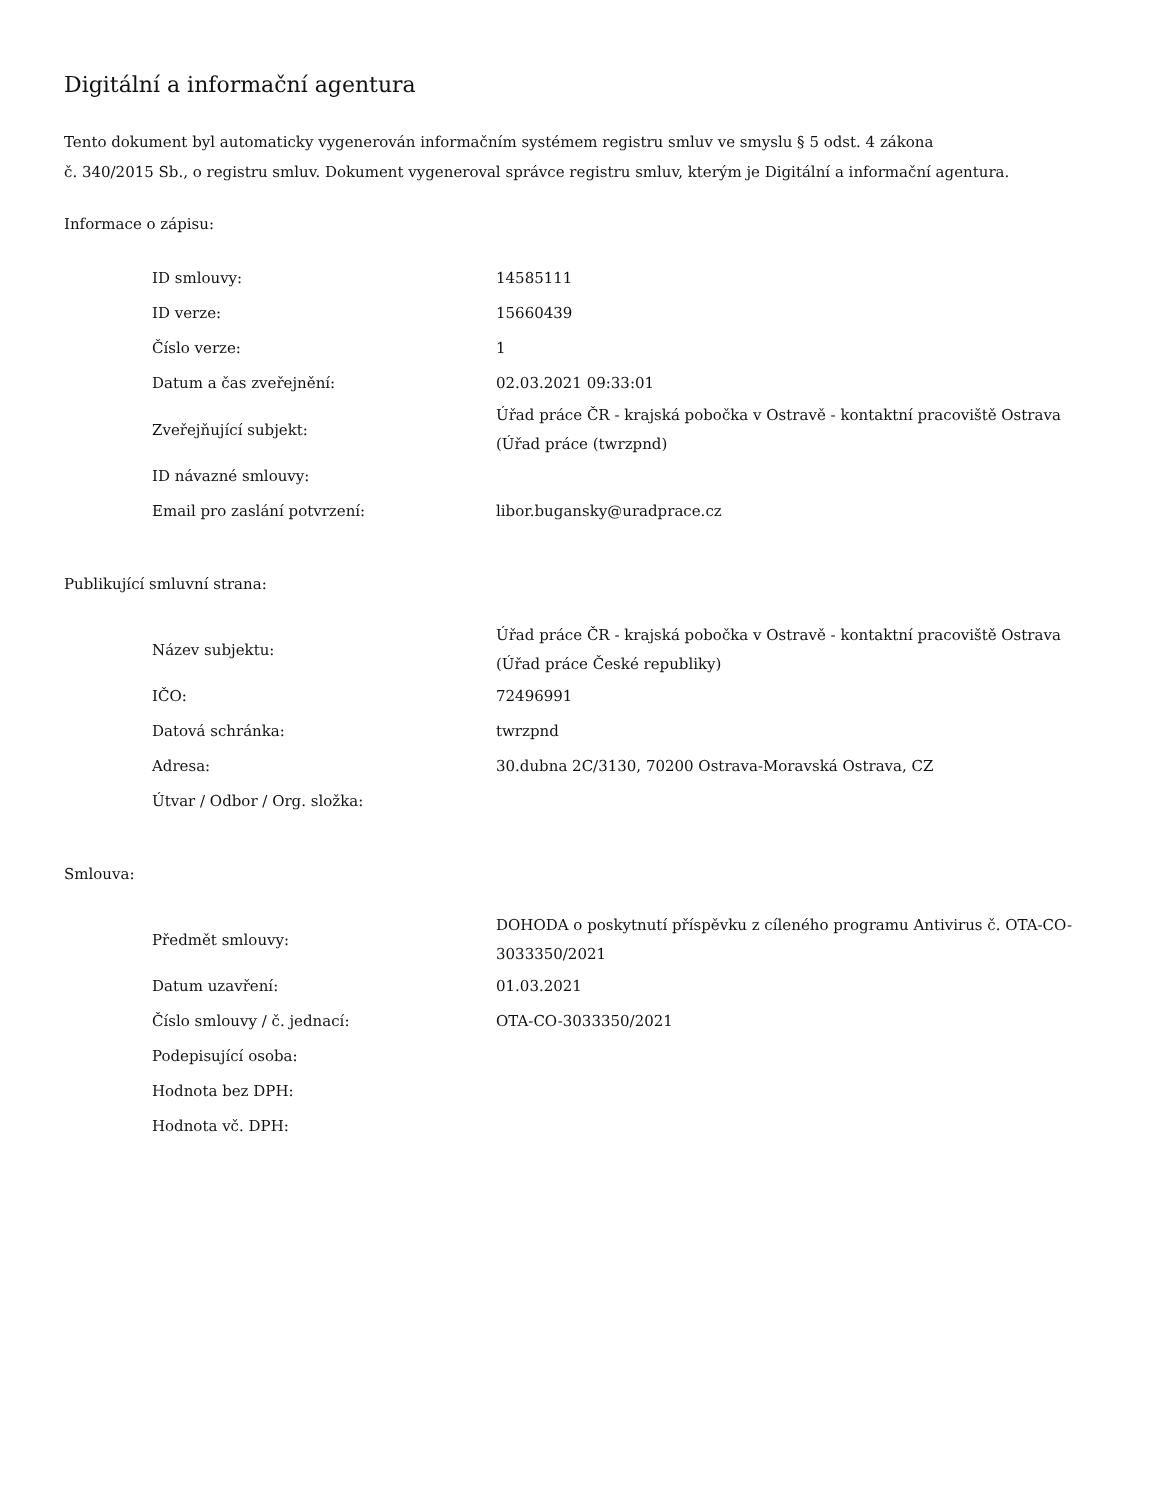Digitální a informační agentura
Tento dokument byl automaticky vygenerován informačním systémem registru smluv ve smyslu § 5 odst. 4 zákona
č. 340/2015 Sb., o registru smluv. Dokument vygeneroval správce registru smluv, kterým je Digitální a informační agentura.
Informace o zápisu:
| ID smlouvy: | 14585111 |
| ID verze: | 15660439 |
| Číslo verze: | 1 |
| Datum a čas zveřejnění: | 02.03.2021 09:33:01 |
| Zveřejňující subjekt: | Úřad práce ČR - krajská pobočka v Ostravě - kontaktní pracoviště Ostrava (Úřad práce (twrzpnd) |
| ID návazné smlouvy: | |
| Email pro zaslání potvrzení: | libor.bugansky@uradprace.cz |
Publikující smluvní strana:
| Název subjektu: | Úřad práce ČR - krajská pobočka v Ostravě - kontaktní pracoviště Ostrava (Úřad práce České republiky) |
| IČO: | 72496991 |
| Datová schránka: | twrzpnd |
| Adresa: | 30.dubna 2C/3130, 70200 Ostrava-Moravská Ostrava, CZ |
| Útvar / Odbor / Org. složka: | |
Smlouva:
| Předmět smlouvy: | DOHODA o poskytnutí příspěvku z cíleného programu Antivirus č. OTA-CO-3033350/2021 |
| Datum uzavření: | 01.03.2021 |
| Číslo smlouvy / č. jednací: | OTA-CO-3033350/2021 |
| Podepisující osoba: | |
| Hodnota bez DPH: | |
| Hodnota vč. DPH: | |